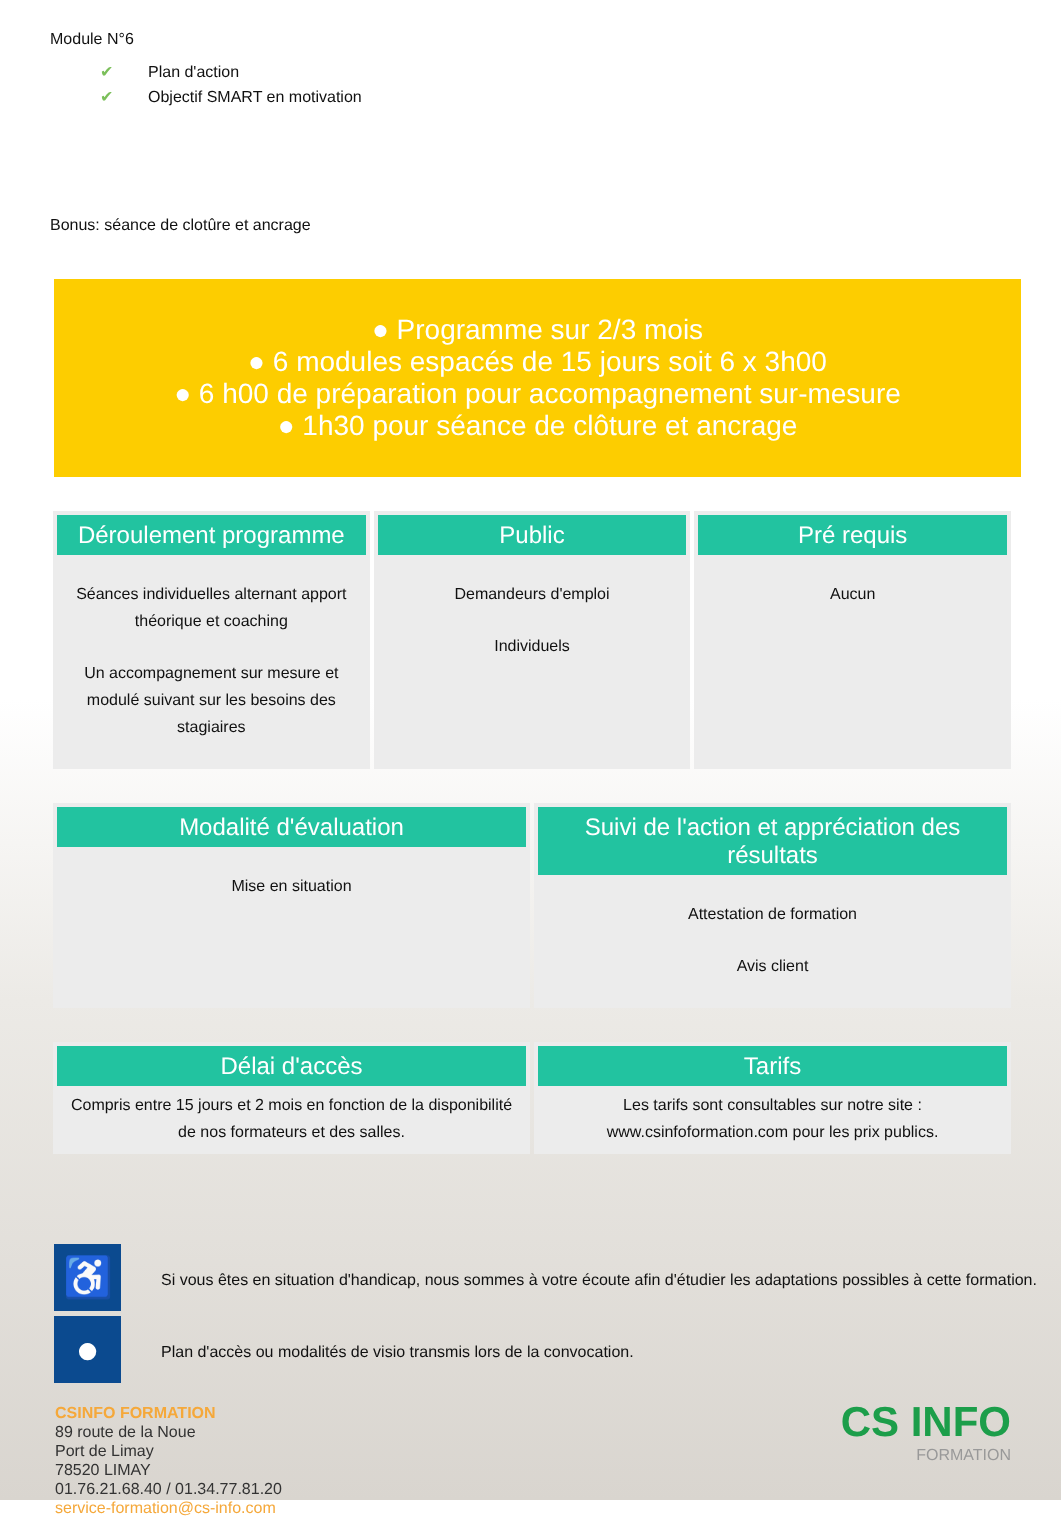Module N°6
✔ Plan d'action
✔ Objectif SMART en motivation
Bonus: séance de clotûre et ancrage
● Programme sur 2/3 mois
● 6 modules espacés de 15 jours soit 6 x 3h00
● 6 h00 de préparation pour accompagnement sur-mesure
● 1h30 pour séance de clôture et ancrage
Déroulement programme
Séances individuelles alternant apport théorique et coaching
Un accompagnement sur mesure et modulé suivant sur les besoins des stagiaires
Public
Demandeurs d'emploi
Individuels
Pré requis
Aucun
Modalité d'évaluation
Mise en situation
Suivi de l'action et appréciation des résultats
Attestation de formation
Avis client
Délai d'accès
Compris entre 15 jours et 2 mois en fonction de la disponibilité de nos formateurs et des salles.
Tarifs
Les tarifs sont consultables sur notre site : www.csinfoformation.com pour les prix publics.
♿
Si vous êtes en situation d'handicap, nous sommes à votre écoute afin d'étudier les adaptations possibles à cette formation.
●
Plan d'accès ou modalités de visio transmis lors de la convocation.
CSINFO FORMATION
89 route de la Noue
Port de Limay
78520 LIMAY
01.76.21.68.40 / 01.34.77.81.20
service-formation@cs-info.com
CS INFO
FORMATION